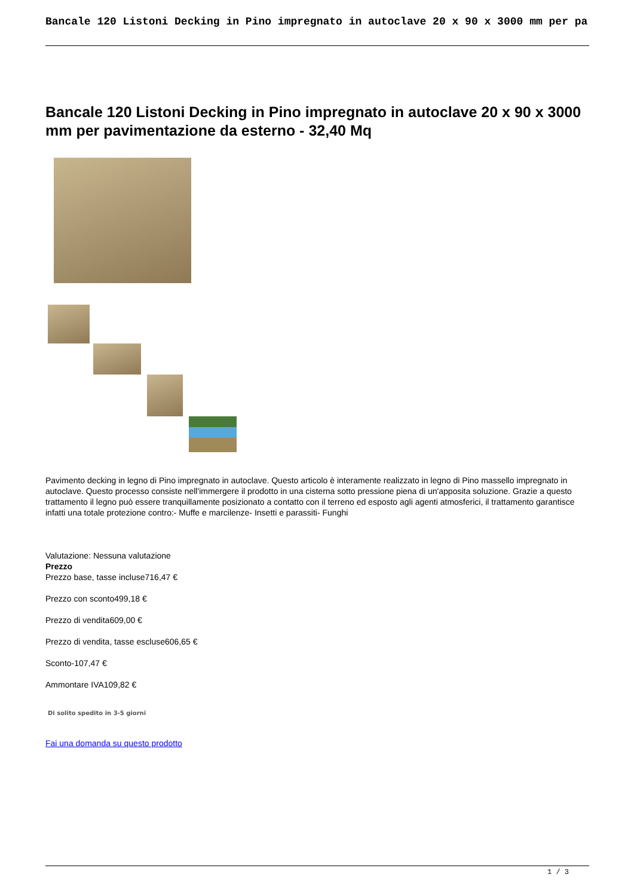Bancale 120 Listoni Decking in Pino impregnato in autoclave 20 x 90 x 3000 mm per pa
Bancale 120 Listoni Decking in Pino impregnato in autoclave 20 x 90 x 3000 mm per pavimentazione da esterno - 32,40 Mq
Pavimento decking in legno di Pino impregnato in autoclave. Questo articolo è interamente realizzato in legno di Pino massello impregnato in autoclave. Questo processo consiste nell'immergere il prodotto in una cisterna sotto pressione piena di un'apposita soluzione. Grazie a questo trattamento il legno può essere tranquillamente posizionato a contatto con il terreno ed esposto agli agenti atmosferici, il trattamento garantisce infatti una totale protezione contro:- Muffe e marcilenze- Insetti e parassiti- Funghi
Valutazione: Nessuna valutazione
Prezzo
Prezzo base, tasse incluse716,47 €
Prezzo con sconto499,18 €
Prezzo di vendita609,00 €
Prezzo di vendita, tasse escluse606,65 €
Sconto-107,47 €
Ammontare IVA109,82 €
Di solito spedito in 3-5 giorni
Fai una domanda su questo prodotto
1 / 3